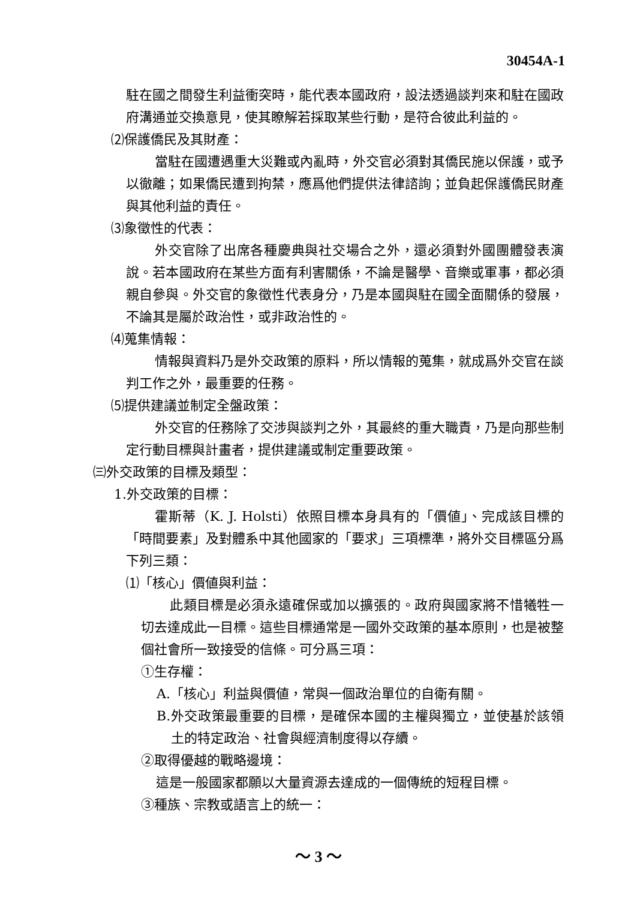30454A-1
駐在國之間發生利益衝突時，能代表本國政府，設法透過談判來和駐在國政府溝通並交換意見，使其瞭解若採取某些行動，是符合彼此利益的。
⑵保護僑民及其財產：
當駐在國遭遇重大災難或內亂時，外交官必須對其僑民施以保護，或予以徹離；如果僑民遭到拘禁，應爲他們提供法律諮詢；並負起保護僑民財產與其他利益的責任。
⑶象徵性的代表：
外交官除了出席各種慶典與社交場合之外，還必須對外國團體發表演說。若本國政府在某些方面有利害關係，不論是醫學、音樂或軍事，都必須親自參與。外交官的象徵性代表身分，乃是本國與駐在國全面關係的發展，不論其是屬於政治性，或非政治性的。
⑷蒐集情報：
情報與資料乃是外交政策的原料，所以情報的蒐集，就成爲外交官在談判工作之外，最重要的任務。
⑸提供建議並制定全盤政策：
外交官的任務除了交涉與談判之外，其最終的重大職責，乃是向那些制定行動目標與計畫者，提供建議或制定重要政策。
㈢外交政策的目標及類型：
1.外交政策的目標：
霍斯蒂（K. J. Holsti）依照目標本身具有的「價値」、完成該目標的「時間要素」及對體系中其他國家的「要求」三項標準，將外交目標區分爲下列三類：
⑴「核心」價値與利益：
此類目標是必須永遠確保或加以擴張的。政府與國家將不惜犧牲一切去達成此一目標。這些目標通常是一國外交政策的基本原則，也是被整個社會所一致接受的信條。可分爲三項：
①生存權：
A.「核心」利益與價値，常與一個政治單位的自衛有關。
B.外交政策最重要的目標，是確保本國的主權與獨立，並使基於該領土的特定政治、社會與經濟制度得以存續。
②取得優越的戰略邊境：
這是一般國家都願以大量資源去達成的一個傳統的短程目標。
③種族、宗教或語言上的統一：
～ 3 ～